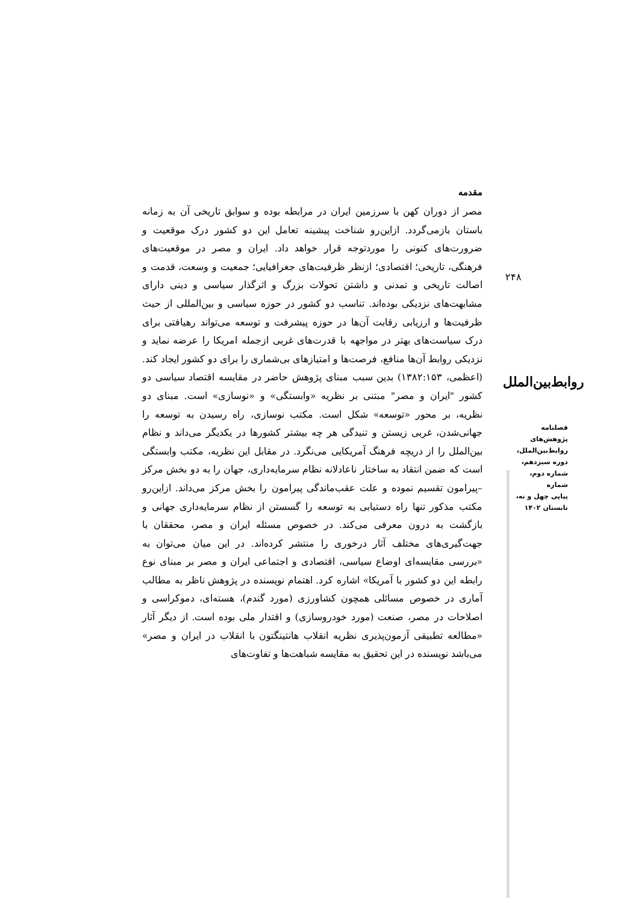مقدمه
مصر از دوران کهن با سرزمین ایران در مرابطه بوده و سوابق تاریخی آن به زمانه باستان بازمی‌گردد. ازاین‌رو شناخت پیشینه تعامل این دو کشور درک موقعیت و ضرورت‌های کنونی را موردتوجه قرار خواهد داد. ایران و مصر در موقعیت‌های فرهنگی، تاریخی؛ اقتصادی؛ ازنظر ظرفیت‌های جغرافیایی؛ جمعیت و وسعت، قدمت و اصالت تاریخی و تمدنی و داشتن تحولات بزرگ و اثرگذار سیاسی و دینی دارای مشابهت‌های نزدیکی بوده‌اند. تناسب دو کشور در حوزه سیاسی و بین‌المللی از حیث ظرفیت‌ها و ارزیابی رقابت آن‌ها در حوزه پیشرفت و توسعه می‌تواند رهیافتی برای درک سیاست‌های بهتر در مواجهه با قدرت‌های غربی ازجمله امریکا را عرضه نماید و نزدیکی روابط آن‌ها منافع، فرصت‌ها و امتیازهای بی‌شماری را برای دو کشور ایجاد کند. (اعظمی، ۱۳۸۲:۱۵۳) بدین سبب مبنای پژوهش حاضر در مقایسه اقتصاد سیاسی دو کشور "ایران و مصر" مبتنی بر نظریه «وابستگی» و «نوسازی» است. مبنای دو نظریه، بر محور «توسعه» شکل است. مکتب نوسازی، راه رسیدن به توسعه را جهانی‌شدن، غربی زیستن و تنیدگی هر چه بیشتر کشورها در یکدیگر می‌داند و نظام بین‌الملل را از دریچه فرهنگ آمریکایی می‌نگرد. در مقابل این نظریه، مکتب وابستگی است که ضمن انتقاد به ساختار ناعادلانه نظام سرمایه‌داری، جهان را به دو بخش مرکز –پیرامون تقسیم نموده و علت عقب‌ماندگی پیرامون را بخش مرکز می‌داند. ازاین‌رو مکتب مذکور تنها راه دستیابی به توسعه را گسستن از نظام سرمایه‌داری جهانی و بازگشت به درون معرفی می‌کند. در خصوص مسئله ایران و مصر، محققان با جهت‌گیری‌های مختلف آثار درخوری را منتشر کرده‌اند. در این میان می‌توان به «بررسی مقایسه‌ای اوضاع سیاسی، اقتصادی و اجتماعی ایران و مصر بر مبنای نوع رابطه این دو کشور با آمریکا» اشاره کرد. اهتمام نویسنده در پژوهش ناظر به مطالب آماری در خصوص مسائلی همچون کشاورزی (مورد گندم)، هسته‌ای، دموکراسی و اصلاحات در مصر، صنعت (مورد خودروسازی) و اقتدار ملی بوده است. از دیگر آثار «مطالعه تطبیقی آزمون‌پذیری نظریه انقلاب هانتینگتون با انقلاب در ایران و مصر» می‌باشد نویسنده در این تحقیق به مقایسه شباهت‌ها و تفاوت‌های
۲۴۸
روابط‌بین‌الملل
فصلنامه
پژوهش‌های
روابط‌بین‌الملل،
دوره سیزدهم،
شماره دوم، شماره
پیاپی چهل و نه،
تابستان ۱۴۰۲